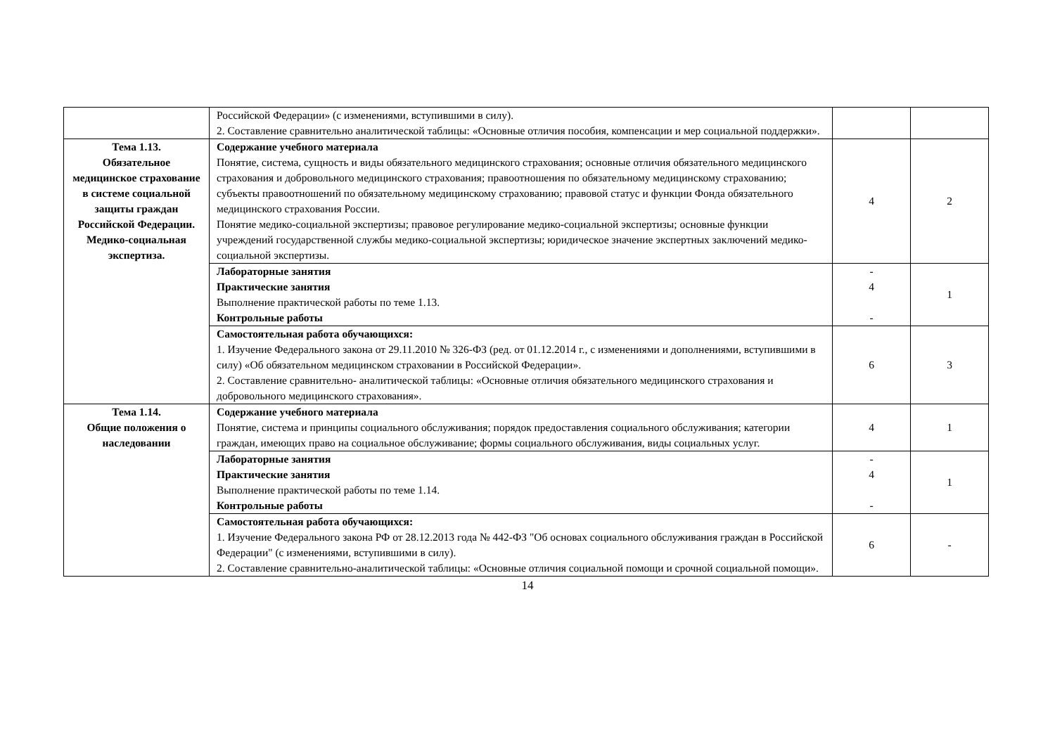| | Российской Федерации» (с изменениями, вступившими в силу). 2. Составление сравнительно аналитической таблицы: «Основные отличия пособия, компенсации и мер социальной поддержки». | | |
| Тема 1.13. Обязательное медицинское страхование в системе социальной защиты граждан Российской Федерации. Медико-социальная экспертиза. | Содержание учебного материала Понятие, система, сущность и виды обязательного медицинского страхования; основные отличия обязательного медицинского страхования и добровольного медицинского страхования; правоотношения по обязательному медицинскому страхованию; субъекты правоотношений по обязательному медицинскому страхованию; правовой статус и функции Фонда обязательного медицинского страхования России. Понятие медико-социальной экспертизы; правовое регулирование медико-социальной экспертизы; основные функции учреждений государственной службы медико-социальной экспертизы; юридическое значение экспертных заключений медико-социальной экспертизы. | 4 | 2 |
| | Лабораторные занятия Практические занятия Выполнение практической работы по теме 1.13. Контрольные работы | - 4 - | 1 |
| | Самостоятельная работа обучающихся: 1. Изучение Федерального закона от 29.11.2010 № 326-ФЗ (ред. от 01.12.2014 г., с изменениями и дополнениями, вступившими в силу) «Об обязательном медицинском страховании в Российской Федерации». 2. Составление сравнительно- аналитической таблицы: «Основные отличия обязательного медицинского страхования и добровольного медицинского страхования». | 6 | 3 |
| Тема 1.14. Общие положения о наследовании | Содержание учебного материала Понятие, система и принципы социального обслуживания; порядок предоставления социального обслуживания; категории граждан, имеющих право на социальное обслуживание; формы социального обслуживания, виды социальных услуг. | 4 | 1 |
| | Лабораторные занятия Практические занятия Выполнение практической работы по теме 1.14. Контрольные работы | - 4 - | 1 |
| | Самостоятельная работа обучающихся: 1. Изучение Федерального закона РФ от 28.12.2013 года № 442-ФЗ "Об основах социального обслуживания граждан в Российской Федерации" (с изменениями, вступившими в силу). 2. Составление сравнительно-аналитической таблицы: «Основные отличия социальной помощи и срочной социальной помощи». | 6 | - |
14